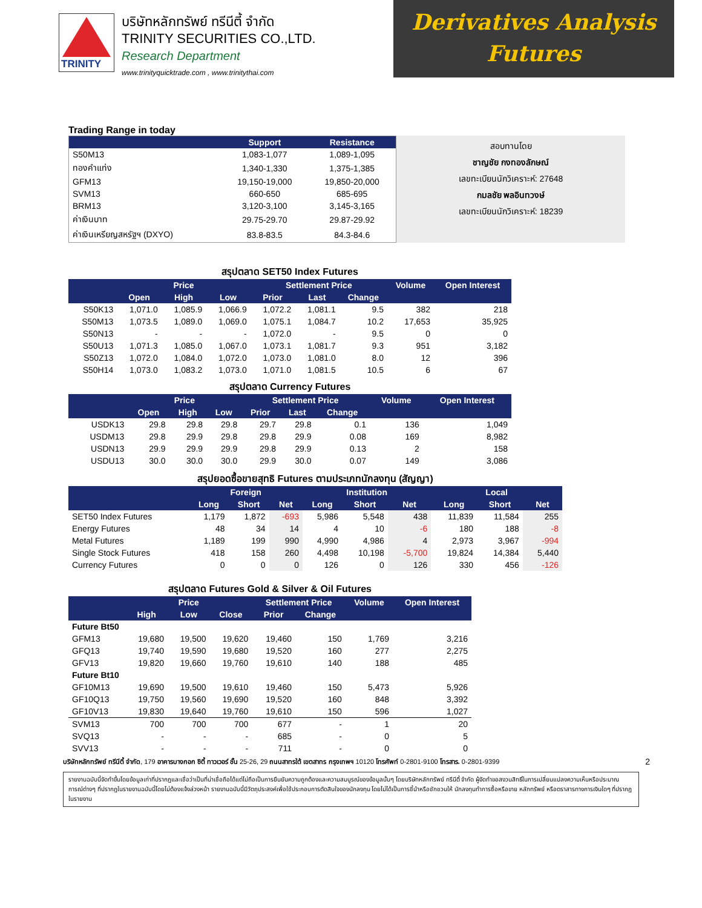TRINITY
บริษัทหลักทรัพย์ ทรีนีตี้ จำกัด
TRINITY SECURITIES CO.,LTD.
Research Department
www.trinityquicktrade.com , www.trinitythai.com
Derivatives Analysis
Futures
Trading Range in today
| | Support | Resistance |
| --- | --- | --- |
| S50M13 | 1,083-1,077 | 1,089-1,095 |
| ทองคำแท่ง | 1,340-1,330 | 1,375-1,385 |
| GFM13 | 19,150-19,000 | 19,850-20,000 |
| SVM13 | 660-650 | 685-695 |
| BRM13 | 3,120-3,100 | 3,145-3,165 |
| ค่าเงินบาท | 29.75-29.70 | 29.87-29.92 |
| ค่าเงินเหรียญสหรัฐฯ (DXYO) | 83.8-83.5 | 84.3-84.6 |
สอบทานโดย
ชาญชัย กงทองลักษณ์
เลขทะเบียนนักวิเคราะห์: 27648
กมลชัย พลอินทวงษ์
เลขทะเบียนนักวิเคราะห์: 18239
สรุปตลาด SET50 Index Futures
| | Price | | | Settlement Price | | | Volume | Open Interest |
| --- | --- | --- | --- | --- | --- | --- | --- | --- |
| | Open | High | Low | Prior | Last | Change | | |
| S50K13 | 1,071.0 | 1,085.9 | 1,066.9 | 1,072.2 | 1,081.1 | 9.5 | 382 | 218 |
| S50M13 | 1,073.5 | 1,089.0 | 1,069.0 | 1,075.1 | 1,084.7 | 10.2 | 17,653 | 35,925 |
| S50N13 | - | - | - | 1,072.0 | - | 9.5 | 0 | 0 |
| S50U13 | 1,071.3 | 1,085.0 | 1,067.0 | 1,073.1 | 1,081.7 | 9.3 | 951 | 3,182 |
| S50Z13 | 1,072.0 | 1,084.0 | 1,072.0 | 1,073.0 | 1,081.0 | 8.0 | 12 | 396 |
| S50H14 | 1,073.0 | 1,083.2 | 1,073.0 | 1,071.0 | 1,081.5 | 10.5 | 6 | 67 |
สรุปตลาด Currency Futures
| | Price | | | Settlement Price | | | Volume | Open Interest |
| --- | --- | --- | --- | --- | --- | --- | --- | --- |
| | Open | High | Low | Prior | Last | Change | | |
| USDK13 | 29.8 | 29.8 | 29.8 | 29.7 | 29.8 | 0.1 | 136 | 1,049 |
| USDM13 | 29.8 | 29.9 | 29.8 | 29.8 | 29.9 | 0.08 | 169 | 8,982 |
| USDN13 | 29.9 | 29.9 | 29.9 | 29.8 | 29.9 | 0.13 | 2 | 158 |
| USDU13 | 30.0 | 30.0 | 30.0 | 29.9 | 30.0 | 0.07 | 149 | 3,086 |
สรุปยอดซื้อขายสุทธิ Futures ตามประเภทนักลงทุน (สัญญา)
| | Foreign | | | Institution | | | Local | | |
| --- | --- | --- | --- | --- | --- | --- | --- | --- | --- |
| | Long | Short | Net | Long | Short | Net | Long | Short | Net |
| SET50 Index Futures | 1,179 | 1,872 | -693 | 5,986 | 5,548 | 438 | 11,839 | 11,584 | 255 |
| Energy Futures | 48 | 34 | 14 | 4 | 10 | -6 | 180 | 188 | -8 |
| Metal Futures | 1,189 | 199 | 990 | 4,990 | 4,986 | 4 | 2,973 | 3,967 | -994 |
| Single Stock Futures | 418 | 158 | 260 | 4,498 | 10,198 | -5,700 | 19,824 | 14,384 | 5,440 |
| Currency Futures | 0 | 0 | 0 | 126 | 0 | 126 | 330 | 456 | -126 |
สรุปตลาด Futures Gold & Silver & Oil Futures
| | Price | | | Settlement Price | | Volume | Open Interest |
| --- | --- | --- | --- | --- | --- | --- | --- |
| | High | Low | Close | Prior | Change | | |
| Future Bt50 | | | | | | | |
| GFM13 | 19,680 | 19,500 | 19,620 | 19,460 | 150 | 1,769 | 3,216 |
| GFQ13 | 19,740 | 19,590 | 19,680 | 19,520 | 160 | 277 | 2,275 |
| GFV13 | 19,820 | 19,660 | 19,760 | 19,610 | 140 | 188 | 485 |
| Future Bt10 | | | | | | | |
| GF10M13 | 19,690 | 19,500 | 19,610 | 19,460 | 150 | 5,473 | 5,926 |
| GF10Q13 | 19,750 | 19,560 | 19,690 | 19,520 | 160 | 848 | 3,392 |
| GF10V13 | 19,830 | 19,640 | 19,760 | 19,610 | 150 | 596 | 1,027 |
| SVM13 | 700 | 700 | 700 | 677 | - | 1 | 20 |
| SVQ13 | - | - | - | 685 | - | 0 | 5 |
| SVV13 | - | - | - | 711 | - | 0 | 0 |
บริษัทหลักทรัพย์ ทรีนีตี้ จำกัด, 179 อาคารบางกอก ซิตี้ ทาวเวอร์ ชั้น 25-26, 29 ถนนสาทรใต้ เขตสาทร กรุงเทพฯ 10120 โทรศัพท์ 0-2801-9100 โทรสาร. 0-2801-9399 2
รายงานฉบับนี้จัดทำขึ้นโดยข้อมูลเท่าที่ปรากฏและเชื่อว่าเป็นที่น่าเชื่อถือได้แต่ไม่ถือเป็นการยืนยันความถูกต้องและความสมบูรณ์ของข้อมูลนั้นๆ โดยบริษัทหลักทรัพย์ ทรีนีตี้ จำกัด ผู้จัดทำขอสงวนสิทธิ์ในการเปลี่ยนแปลงความเห็นหรือประมาณการณ์ต่างๆ ที่ปรากฏในรายงานฉบับนี้โดยไม่ต้องแจ้งล่วงหน้า รายงานฉบับนี้มีวัตถุประสงค์เพื่อใช้ประกอบการตัดสินใจของนักลงทุน โดยไม่ได้เป็นการชี้นำหรือชักชวนให้ นักลงทุนทำการซื้อหรือขาย หลักทรัพย์ หรือตราสารทางการเงินใดๆ ที่ปรากฏในรายงาน